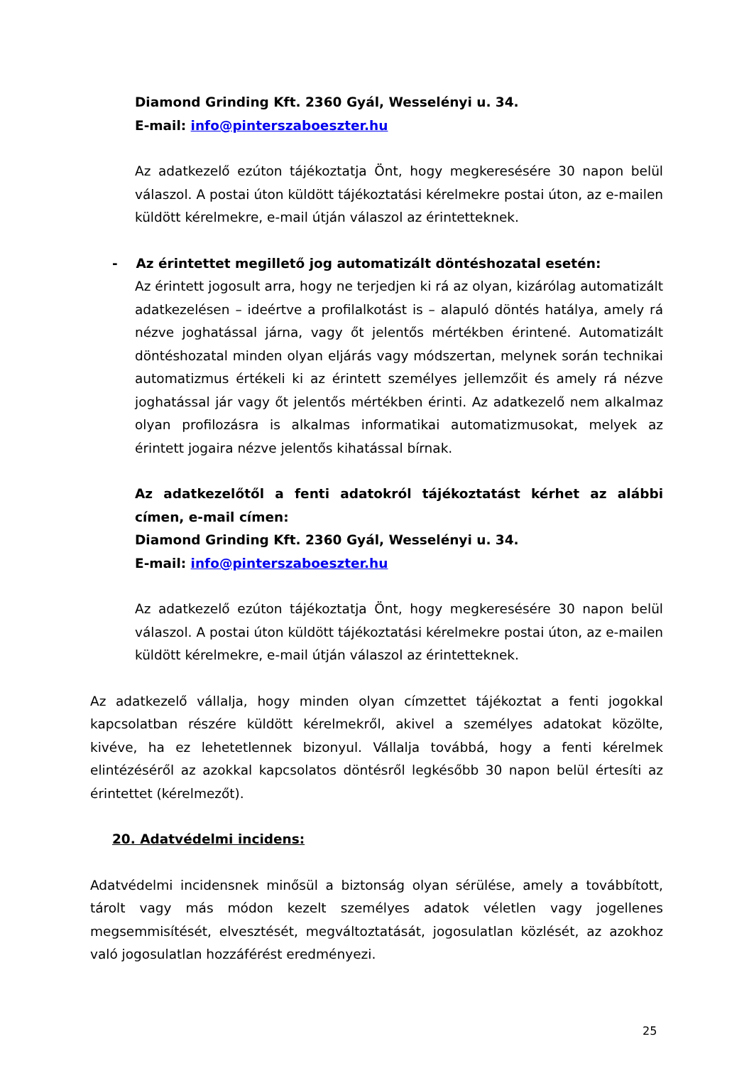Diamond Grinding Kft. 2360 Gyál, Wesselényi u. 34.
E-mail: info@pinterszaboeszter.hu
Az adatkezelő ezúton tájékoztatja Önt, hogy megkeresésére 30 napon belül válaszol. A postai úton küldött tájékoztatási kérelmekre postai úton, az e-mailen küldött kérelmekre, e-mail útján válaszol az érintetteknek.
- Az érintettet megillető jog automatizált döntéshozatal esetén:
Az érintett jogosult arra, hogy ne terjedjen ki rá az olyan, kizárólag automatizált adatkezelésen – ideértve a profilalkotást is – alapuló döntés hatálya, amely rá nézve joghatással járna, vagy őt jelentős mértékben érintené. Automatizált döntéshozatal minden olyan eljárás vagy módszertan, melynek során technikai automatizmus értékeli ki az érintett személyes jellemzőit és amely rá nézve joghatással jár vagy őt jelentős mértékben érinti. Az adatkezelő nem alkalmaz olyan profilozásra is alkalmas informatikai automatizmusokat, melyek az érintett jogaira nézve jelentős kihatással bírnak.
Az adatkezelőtől a fenti adatokról tájékoztatást kérhet az alábbi címen, e-mail címen:
Diamond Grinding Kft. 2360 Gyál, Wesselényi u. 34.
E-mail: info@pinterszaboeszter.hu
Az adatkezelő ezúton tájékoztatja Önt, hogy megkeresésére 30 napon belül válaszol. A postai úton küldött tájékoztatási kérelmekre postai úton, az e-mailen küldött kérelmekre, e-mail útján válaszol az érintetteknek.
Az adatkezelő vállalja, hogy minden olyan címzettet tájékoztat a fenti jogokkal kapcsolatban részére küldött kérelmekről, akivel a személyes adatokat közölte, kivéve, ha ez lehetetlennek bizonyul. Vállalja továbbá, hogy a fenti kérelmek elintézéséről az azokkal kapcsolatos döntésről legkésőbb 30 napon belül értesíti az érintettet (kérelmezőt).
20. Adatvédelmi incidens:
Adatvédelmi incidensnek minősül a biztonság olyan sérülése, amely a továbbított, tárolt vagy más módon kezelt személyes adatok véletlen vagy jogellenes megsemmisítését, elvesztését, megváltoztatását, jogosulatlan közlését, az azokhoz való jogosulatlan hozzáférést eredményezi.
25